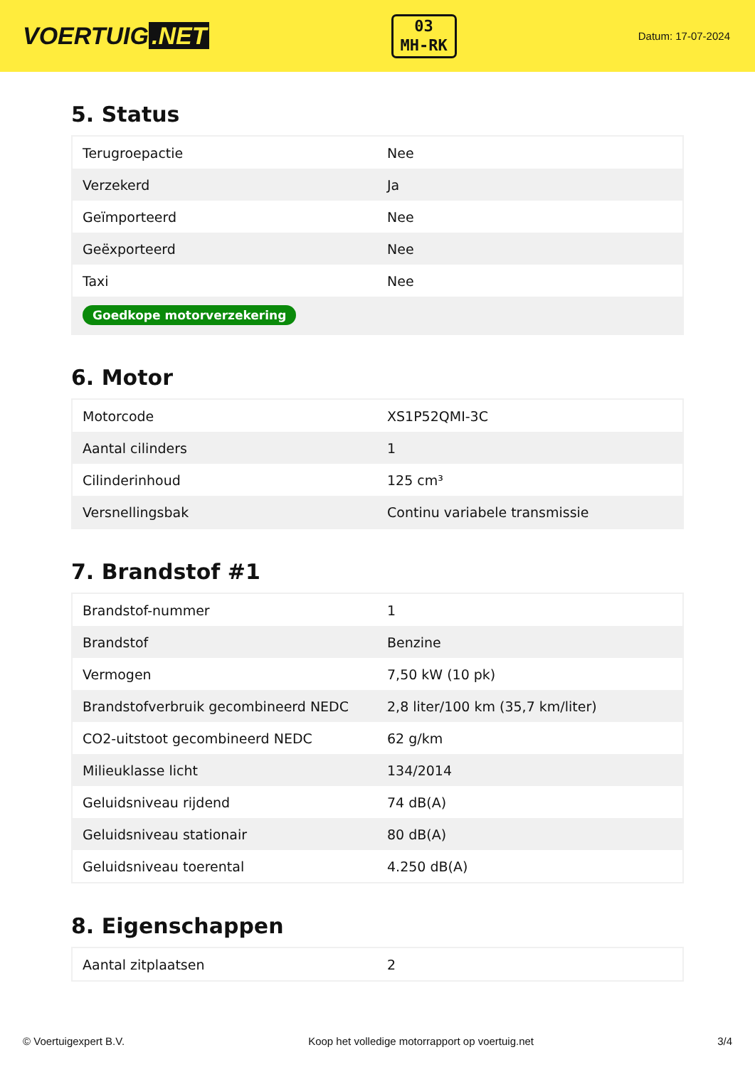VOERTUIG.NET
03
MH-RK
Datum: 17-07-2024
5. Status
| Terugroepactie | Nee |
| Verzekerd | Ja |
| Geïmporteerd | Nee |
| Geëxporteerd | Nee |
| Taxi | Nee |
| Goedkope motorverzekering | |
6. Motor
| Motorcode | XS1P52QMI-3C |
| Aantal cilinders | 1 |
| Cilinderinhoud | 125 cm³ |
| Versnellingsbak | Continu variabele transmissie |
7. Brandstof #1
| Brandstof-nummer | 1 |
| Brandstof | Benzine |
| Vermogen | 7,50 kW (10 pk) |
| Brandstofverbruik gecombineerd NEDC | 2,8 liter/100 km (35,7 km/liter) |
| CO2-uitstoot gecombineerd NEDC | 62 g/km |
| Milieuklasse licht | 134/2014 |
| Geluidsniveau rijdend | 74 dB(A) |
| Geluidsniveau stationair | 80 dB(A) |
| Geluidsniveau toerental | 4.250 dB(A) |
8. Eigenschappen
| Aantal zitplaatsen | 2 |
© Voertuigexpert B.V. Koop het volledige motorrapport op voertuig.net 3/4